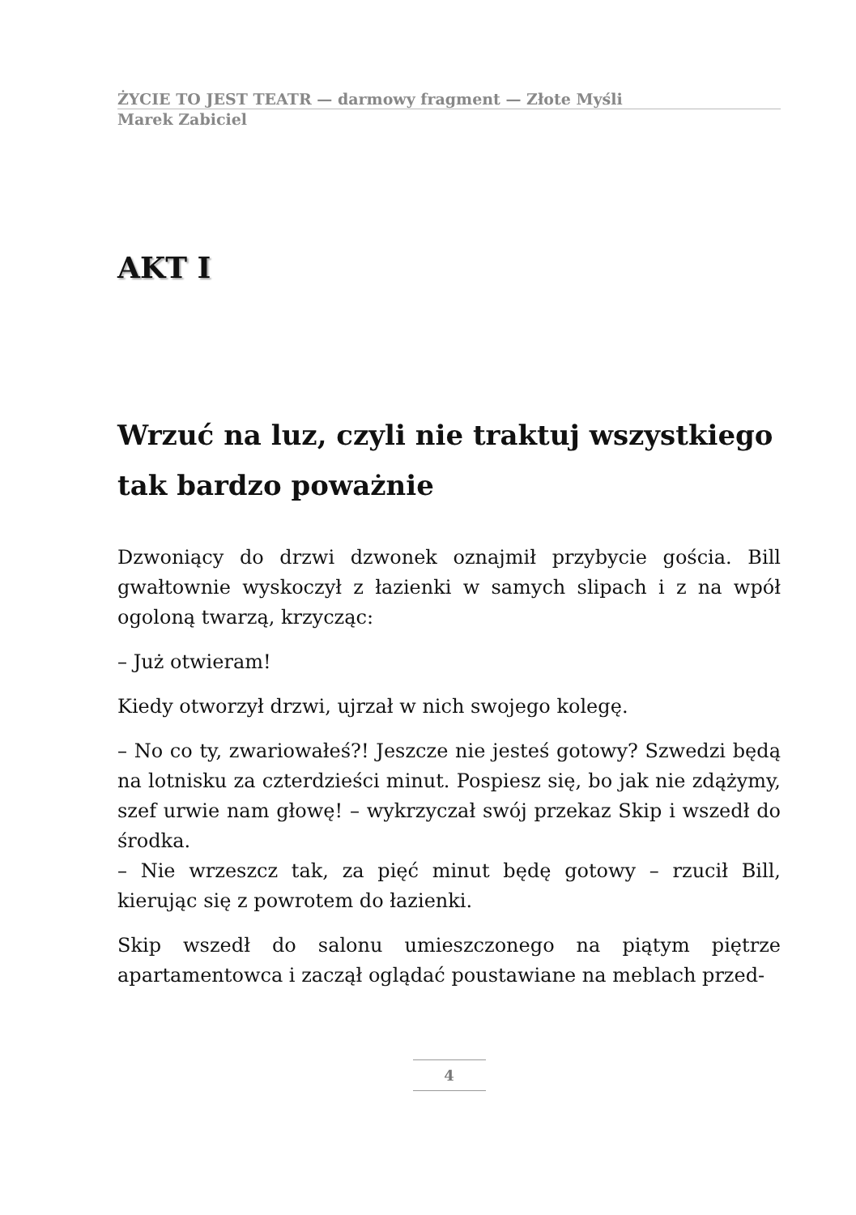ŻYCIE TO JEST TEATR — darmowy fragment — Złote Myśli
Marek Zabiciel
AKT I
Wrzuć na luz, czyli nie traktuj wszystkiego tak bardzo poważnie
Dzwoniący do drzwi dzwonek oznajmił przybycie gościa. Bill gwałtownie wyskoczył z łazienki w samych slipach i z na wpół ogoloną twarzą, krzycząc:
– Już otwieram!
Kiedy otworzył drzwi, ujrzał w nich swojego kolegę.
– No co ty, zwariowałeś?! Jeszcze nie jesteś gotowy? Szwedzi będą na lotnisku za czterdzieści minut. Pospiesz się, bo jak nie zdążymy, szef urwie nam głowę! – wykrzyczał swój przekaz Skip i wszedł do środka.
– Nie wrzeszcz tak, za pięć minut będę gotowy – rzucił Bill, kierując się z powrotem do łazienki.
Skip wszedł do salonu umieszczonego na piątym piętrze apartamentowca i zaczął oglądać poustawiane na meblach przed-
4